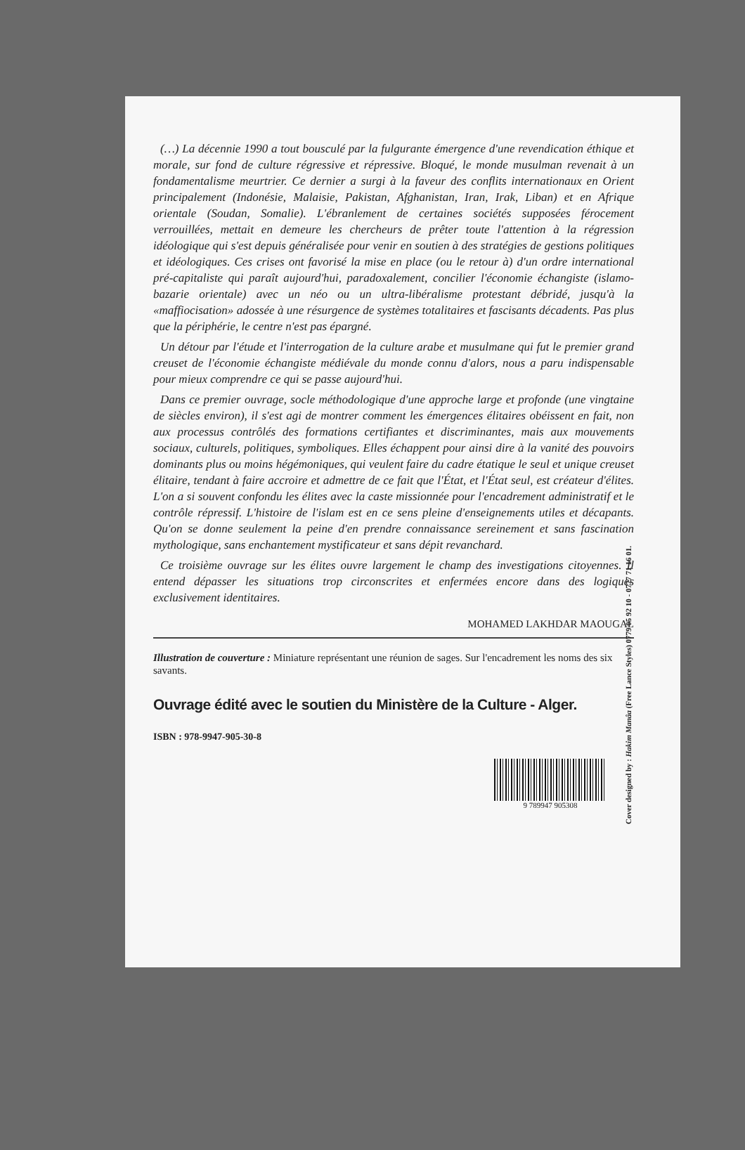(…) La décennie 1990 a tout bousculé par la fulgurante émergence d'une revendication éthique et morale, sur fond de culture régressive et répressive. Bloqué, le monde musulman revenait à un fondamentalisme meurtrier. Ce dernier a surgi à la faveur des conflits internationaux en Orient principalement (Indonésie, Malaisie, Pakistan, Afghanistan, Iran, Irak, Liban) et en Afrique orientale (Soudan, Somalie). L'ébranlement de certaines sociétés supposées férocement verrouillées, mettait en demeure les chercheurs de prêter toute l'attention à la régression idéologique qui s'est depuis généralisée pour venir en soutien à des stratégies de gestions politiques et idéologiques. Ces crises ont favorisé la mise en place (ou le retour à) d'un ordre international pré-capitaliste qui paraît aujourd'hui, paradoxalement, concilier l'économie échangiste (islamo-bazarie orientale) avec un néo ou un ultra-libéralisme protestant débridé, jusqu'à la «maffiocisation» adossée à une résurgence de systèmes totalitaires et fascisants décadents. Pas plus que la périphérie, le centre n'est pas épargné.
Un détour par l'étude et l'interrogation de la culture arabe et musulmane qui fut le premier grand creuset de l'économie échangiste médiévale du monde connu d'alors, nous a paru indispensable pour mieux comprendre ce qui se passe aujourd'hui.
Dans ce premier ouvrage, socle méthodologique d'une approche large et profonde (une vingtaine de siècles environ), il s'est agi de montrer comment les émergences élitaires obéissent en fait, non aux processus contrôlés des formations certifiantes et discriminantes, mais aux mouvements sociaux, culturels, politiques, symboliques. Elles échappent pour ainsi dire à la vanité des pouvoirs dominants plus ou moins hégémoniques, qui veulent faire du cadre étatique le seul et unique creuset élitaire, tendant à faire accroire et admettre de ce fait que l'État, et l'État seul, est créateur d'élites. L'on a si souvent confondu les élites avec la caste missionnée pour l'encadrement administratif et le contrôle répressif. L'histoire de l'islam est en ce sens pleine d'enseignements utiles et décapants. Qu'on se donne seulement la peine d'en prendre connaissance sereinement et sans fascination mythologique, sans enchantement mystificateur et sans dépit revanchard.
Ce troisième ouvrage sur les élites ouvre largement le champ des investigations citoyennes. Il entend dépasser les situations trop circonscrites et enfermées encore dans des logiques exclusivement identitaires.
MOHAMED LAKHDAR MAOUGAL
Illustration de couverture : Miniature représentant une réunion de sages. Sur l'encadrement les noms des six savants.
Ouvrage édité avec le soutien du Ministère de la Culture - Alger.
ISBN : 978-9947-905-30-8
9 789947 905308
Cover designed by : Hakim Manâa (Free Lance Styles) 0779 05 92 10 - 0777 71 16 01.